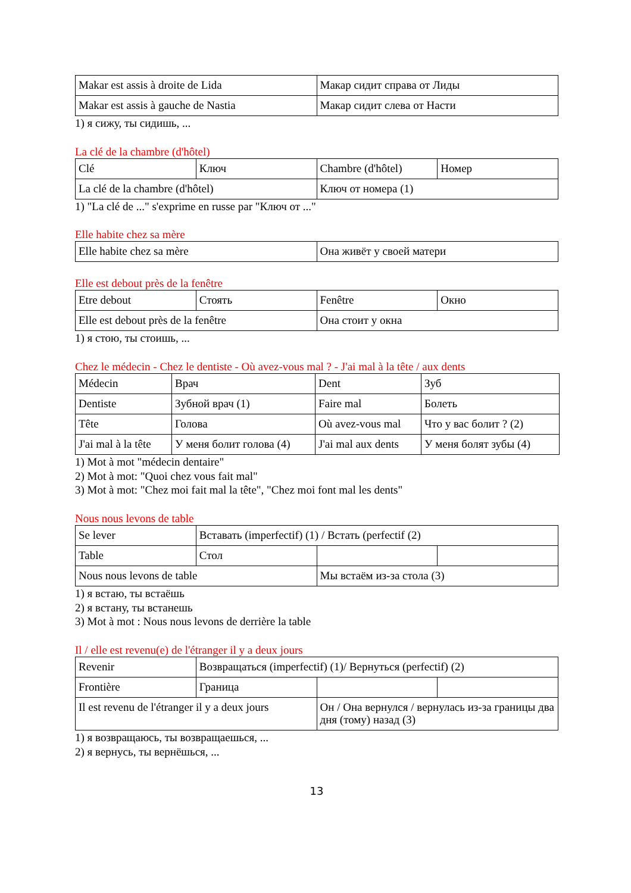| Makar est assis à droite de Lida | Макар сидит справа от Лиды |
| Makar est assis à gauche de Nastia | Макар сидит слева от Насти |
1) я сижу, ты сидишь, ...
La clé de la chambre (d'hôtel)
| Clé | Ключ | Chambre (d'hôtel) | Номер |
| La clé de la chambre (d'hôtel) | | Ключ от номера (1) | |
1) "La clé de ..." s'exprime en russe par "Ключ от ..."
Elle habite chez sa mère
| Elle habite chez sa mère | Она живёт у своей матери |
Elle est debout près de la fenêtre
| Etre debout | Стоять | Fenêtre | Окно |
| Elle est debout près de la fenêtre | | Она стоит у окна | |
1) я стою, ты стоишь, ...
Chez le médecin - Chez le dentiste - Où avez-vous mal ? - J'ai mal à la tête / aux dents
| Médecin | Врач | Dent | Зуб |
| Dentiste | Зубной врач (1) | Faire mal | Болеть |
| Tête | Голова | Où avez-vous mal | Что у вас болит ? (2) |
| J'ai mal à la tête | У меня болит голова (4) | J'ai mal aux dents | У меня болят зубы (4) |
1) Mot à mot "médecin dentaire"
2) Mot à mot: "Quoi chez vous fait mal"
3) Mot à mot: "Chez moi fait mal la tête", "Chez moi font mal les dents"
Nous nous levons de table
| Se lever | Вставать (imperfectif) (1) / Встать (perfectif (2) | | |
| Table | Стол | | |
| Nous nous levons de table | | Мы встаём из-за стола (3) | |
1) я встаю, ты встаёшь
2) я встану, ты встанешь
3) Mot à mot : Nous nous levons de derrière la table
Il / elle est revenu(e) de l'étranger il y a deux jours
| Revenir | Возвращаться (imperfectif) (1)/ Вернуться (perfectif) (2) | | |
| Frontière | Граница | | |
| Il est revenu de l'étranger il y a deux jours | | Он / Она вернулся / вернулась из-за границы два дня (тому) назад (3) | |
1) я возвращаюсь, ты возвращаешься, ...
2) я вернусь, ты вернёшься, ...
13